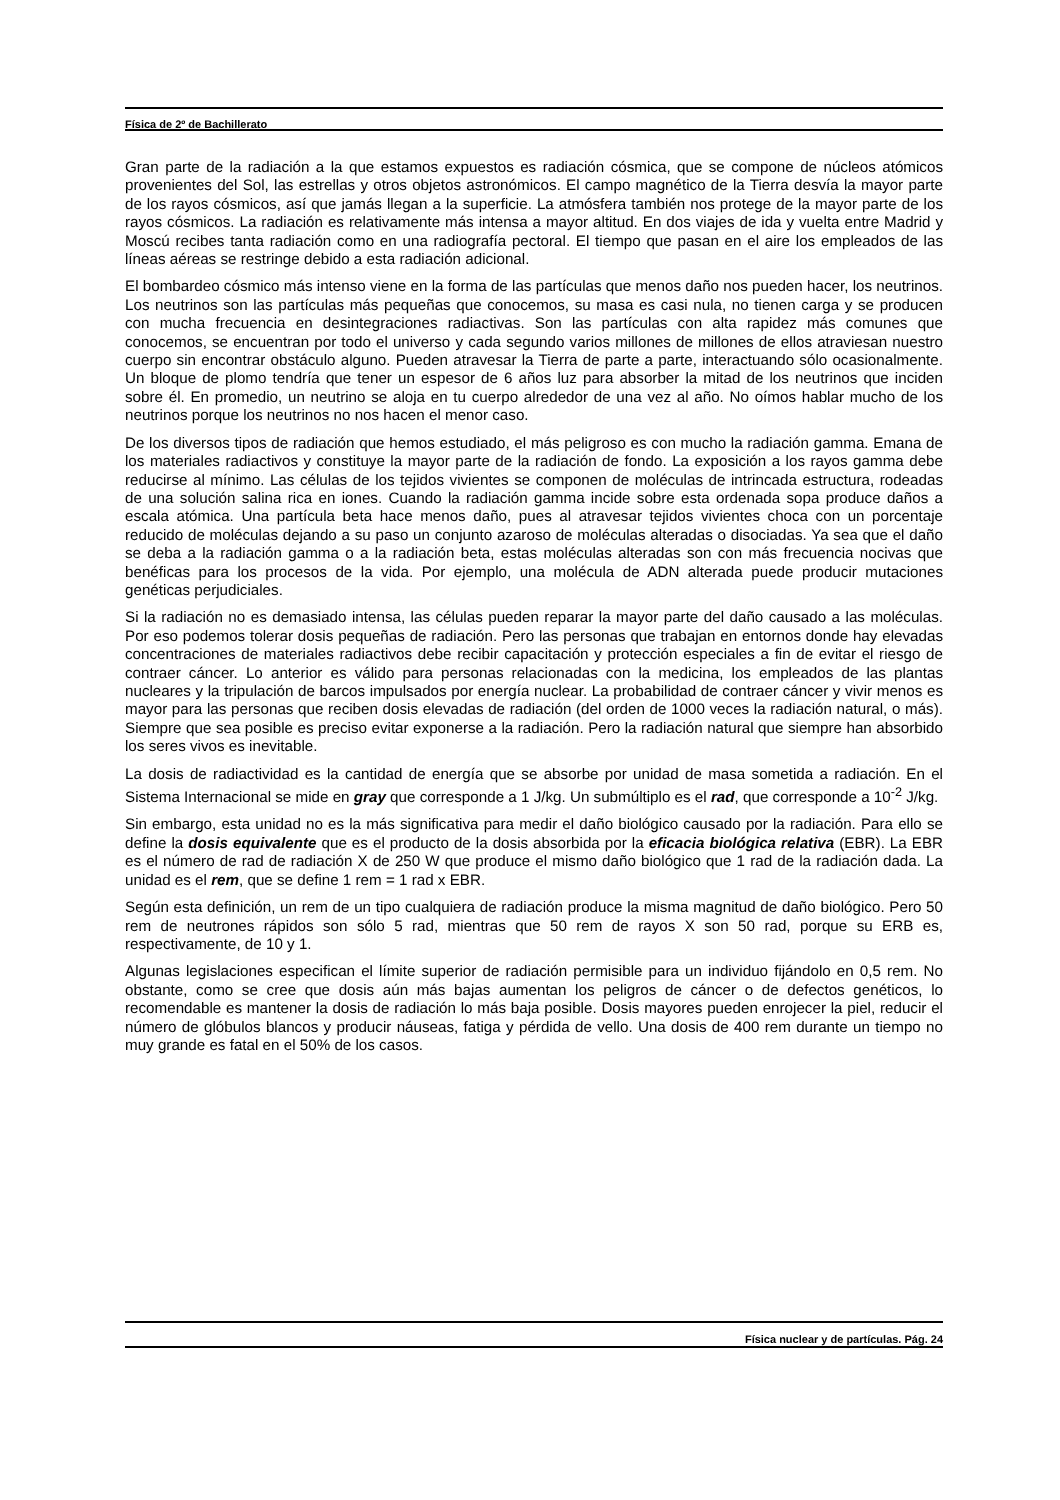Física de 2º de Bachillerato
Gran parte de la radiación a la que estamos expuestos es radiación cósmica, que se compone de núcleos atómicos provenientes del Sol, las estrellas y otros objetos astronómicos. El campo magnético de la Tierra desvía la mayor parte de los rayos cósmicos, así que jamás llegan a la superficie. La atmósfera también nos protege de la mayor parte de los rayos cósmicos. La radiación es relativamente más intensa a mayor altitud. En dos viajes de ida y vuelta entre Madrid y Moscú recibes tanta radiación como en una radiografía pectoral. El tiempo que pasan en el aire los empleados de las líneas aéreas se restringe debido a esta radiación adicional.
El bombardeo cósmico más intenso viene en la forma de las partículas que menos daño nos pueden hacer, los neutrinos. Los neutrinos son las partículas más pequeñas que conocemos, su masa es casi nula, no tienen carga y se producen con mucha frecuencia en desintegraciones radiactivas. Son las partículas con alta rapidez más comunes que conocemos, se encuentran por todo el universo y cada segundo varios millones de millones de ellos atraviesan nuestro cuerpo sin encontrar obstáculo alguno. Pueden atravesar la Tierra de parte a parte, interactuando sólo ocasionalmente. Un bloque de plomo tendría que tener un espesor de 6 años luz para absorber la mitad de los neutrinos que inciden sobre él. En promedio, un neutrino se aloja en tu cuerpo alrededor de una vez al año. No oímos hablar mucho de los neutrinos porque los neutrinos no nos hacen el menor caso.
De los diversos tipos de radiación que hemos estudiado, el más peligroso es con mucho la radiación gamma. Emana de los materiales radiactivos y constituye la mayor parte de la radiación de fondo. La exposición a los rayos gamma debe reducirse al mínimo. Las células de los tejidos vivientes se componen de moléculas de intrincada estructura, rodeadas de una solución salina rica en iones. Cuando la radiación gamma incide sobre esta ordenada sopa produce daños a escala atómica. Una partícula beta hace menos daño, pues al atravesar tejidos vivientes choca con un porcentaje reducido de moléculas dejando a su paso un conjunto azaroso de moléculas alteradas o disociadas. Ya sea que el daño se deba a la radiación gamma o a la radiación beta, estas moléculas alteradas son con más frecuencia nocivas que benéficas para los procesos de la vida. Por ejemplo, una molécula de ADN alterada puede producir mutaciones genéticas perjudiciales.
Si la radiación no es demasiado intensa, las células pueden reparar la mayor parte del daño causado a las moléculas. Por eso podemos tolerar dosis pequeñas de radiación. Pero las personas que trabajan en entornos donde hay elevadas concentraciones de materiales radiactivos debe recibir capacitación y protección especiales a fin de evitar el riesgo de contraer cáncer. Lo anterior es válido para personas relacionadas con la medicina, los empleados de las plantas nucleares y la tripulación de barcos impulsados por energía nuclear. La probabilidad de contraer cáncer y vivir menos es mayor para las personas que reciben dosis elevadas de radiación (del orden de 1000 veces la radiación natural, o más). Siempre que sea posible es preciso evitar exponerse a la radiación. Pero la radiación natural que siempre han absorbido los seres vivos es inevitable.
La dosis de radiactividad es la cantidad de energía que se absorbe por unidad de masa sometida a radiación. En el Sistema Internacional se mide en gray que corresponde a 1 J/kg. Un submúltiplo es el rad, que corresponde a 10<sup>-2</sup> J/kg.
Sin embargo, esta unidad no es la más significativa para medir el daño biológico causado por la radiación. Para ello se define la dosis equivalente que es el producto de la dosis absorbida por la eficacia biológica relativa (EBR). La EBR es el número de rad de radiación X de 250 W que produce el mismo daño biológico que 1 rad de la radiación dada. La unidad es el rem, que se define 1 rem = 1 rad x EBR.
Según esta definición, un rem de un tipo cualquiera de radiación produce la misma magnitud de daño biológico. Pero 50 rem de neutrones rápidos son sólo 5 rad, mientras que 50 rem de rayos X son 50 rad, porque su ERB es, respectivamente, de 10 y 1.
Algunas legislaciones especifican el límite superior de radiación permisible para un individuo fijándolo en 0,5 rem. No obstante, como se cree que dosis aún más bajas aumentan los peligros de cáncer o de defectos genéticos, lo recomendable es mantener la dosis de radiación lo más baja posible. Dosis mayores pueden enrojecer la piel, reducir el número de glóbulos blancos y producir náuseas, fatiga y pérdida de vello. Una dosis de 400 rem durante un tiempo no muy grande es fatal en el 50% de los casos.
Física nuclear y de partículas. Pág. 24